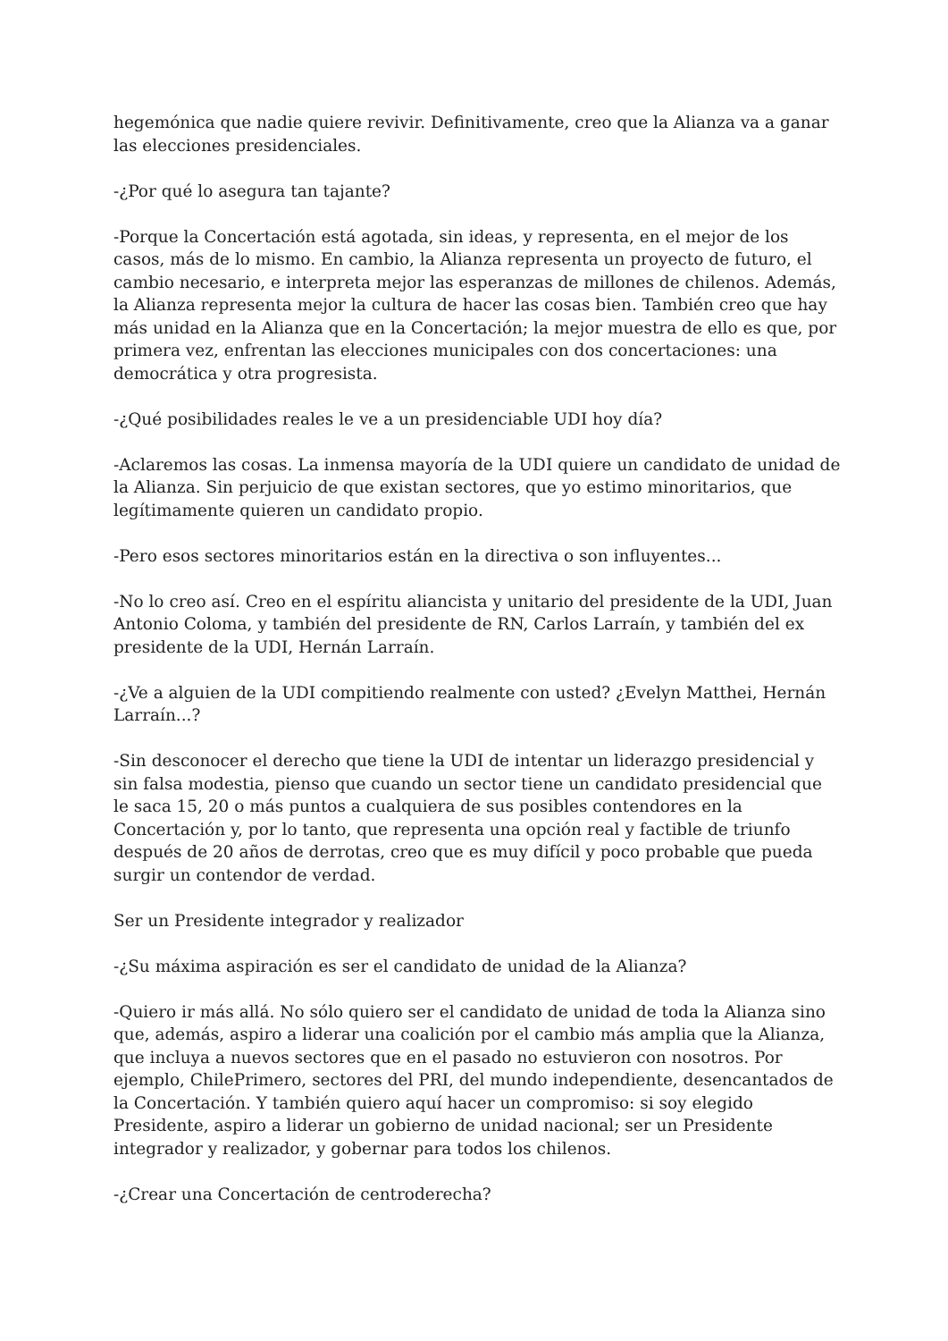hegemónica que nadie quiere revivir. Definitivamente, creo que la Alianza va a ganar las elecciones presidenciales.
-¿Por qué lo asegura tan tajante?
-Porque la Concertación está agotada, sin ideas, y representa, en el mejor de los casos, más de lo mismo. En cambio, la Alianza representa un proyecto de futuro, el cambio necesario, e interpreta mejor las esperanzas de millones de chilenos. Además, la Alianza representa mejor la cultura de hacer las cosas bien. También creo que hay más unidad en la Alianza que en la Concertación; la mejor muestra de ello es que, por primera vez, enfrentan las elecciones municipales con dos concertaciones: una democrática y otra progresista.
-¿Qué posibilidades reales le ve a un presidenciable UDI hoy día?
-Aclaremos las cosas. La inmensa mayoría de la UDI quiere un candidato de unidad de la Alianza. Sin perjuicio de que existan sectores, que yo estimo minoritarios, que legítimamente quieren un candidato propio.
-Pero esos sectores minoritarios están en la directiva o son influyentes...
-No lo creo así. Creo en el espíritu aliancista y unitario del presidente de la UDI, Juan Antonio Coloma, y también del presidente de RN, Carlos Larraín, y también del ex presidente de la UDI, Hernán Larraín.
-¿Ve a alguien de la UDI compitiendo realmente con usted? ¿Evelyn Matthei, Hernán Larraín...?
-Sin desconocer el derecho que tiene la UDI de intentar un liderazgo presidencial y sin falsa modestia, pienso que cuando un sector tiene un candidato presidencial que le saca 15, 20 o más puntos a cualquiera de sus posibles contendores en la Concertación y, por lo tanto, que representa una opción real y factible de triunfo después de 20 años de derrotas, creo que es muy difícil y poco probable que pueda surgir un contendor de verdad.
Ser un Presidente integrador y realizador
-¿Su máxima aspiración es ser el candidato de unidad de la Alianza?
-Quiero ir más allá. No sólo quiero ser el candidato de unidad de toda la Alianza sino que, además, aspiro a liderar una coalición por el cambio más amplia que la Alianza, que incluya a nuevos sectores que en el pasado no estuvieron con nosotros. Por ejemplo, ChilePrimero, sectores del PRI, del mundo independiente, desencantados de la Concertación. Y también quiero aquí hacer un compromiso: si soy elegido Presidente, aspiro a liderar un gobierno de unidad nacional; ser un Presidente integrador y realizador, y gobernar para todos los chilenos.
-¿Crear una Concertación de centroderecha?